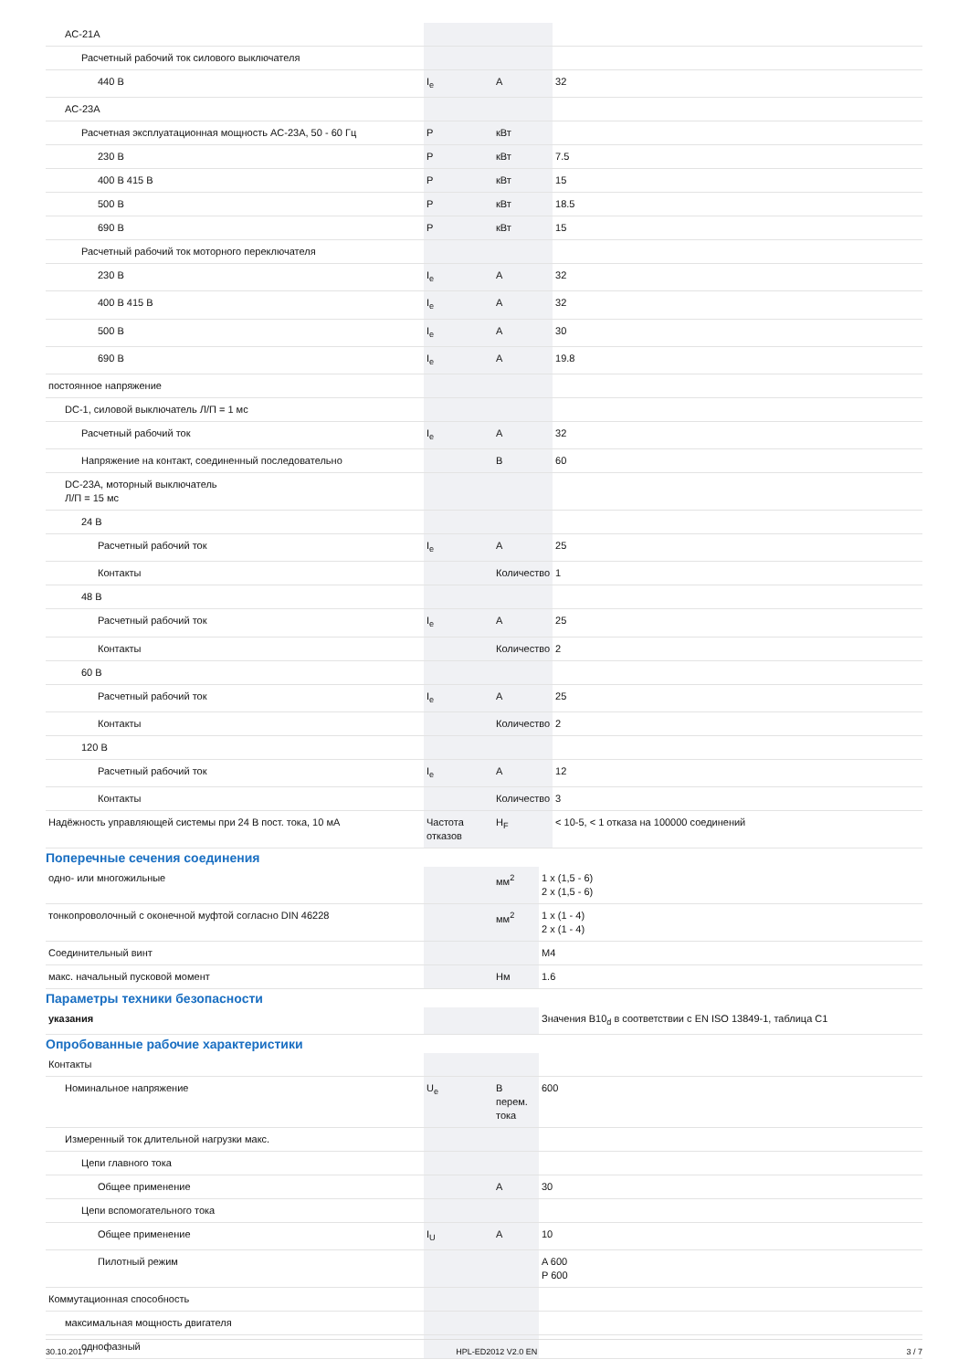| AC-21A | | | |
| Расчетный рабочий ток силового выключателя | | | |
| 440 В | I<sub>e</sub> | А | 32 |
| AC-23A | | | |
| Расчетная эксплуатационная мощность AC-23A, 50 - 60 Гц | P | кВт | |
| 230 В | P | кВт | 7.5 |
| 400 В 415 В | P | кВт | 15 |
| 500 В | P | кВт | 18.5 |
| 690 В | P | кВт | 15 |
| Расчетный рабочий ток моторного переключателя | | | |
| 230 В | I<sub>e</sub> | А | 32 |
| 400 В 415 В | I<sub>e</sub> | А | 32 |
| 500 В | I<sub>e</sub> | А | 30 |
| 690 В | I<sub>e</sub> | А | 19.8 |
| постоянное напряжение | | | |
| DC-1, силовой выключатель Л/П = 1 мс | | | |
| Расчетный рабочий ток | I<sub>e</sub> | А | 32 |
| Напряжение на контакт, соединенный последовательно | | В | 60 |
| DC-23A, моторный выключатель Л/П = 15 мс | | | |
| 24 В | | | |
| Расчетный рабочий ток | I<sub>e</sub> | А | 25 |
| Контакты | | Количество | 1 |
| 48 В | | | |
| Расчетный рабочий ток | I<sub>e</sub> | А | 25 |
| Контакты | | Количество | 2 |
| 60 В | | | |
| Расчетный рабочий ток | I<sub>e</sub> | А | 25 |
| Контакты | | Количество | 2 |
| 120 В | | | |
| Расчетный рабочий ток | I<sub>e</sub> | А | 12 |
| Контакты | | Количество | 3 |
| Надёжность управляющей системы при 24 В пост. тока, 10 мА | Частота отказов | H<sub>F</sub> | < 10-5, < 1 отказа на 100000 соединений |
Поперечные сечения соединения
| одно- или многожильные | | мм<sup>2</sup> | 1 x (1,5 - 6) 2 x (1,5 - 6) |
| тонкопроволочный с оконечной муфтой согласно DIN 46228 | | мм<sup>2</sup> | 1 x (1 - 4) 2 x (1 - 4) |
| Соединительный винт | | | M4 |
| макс. начальный пусковой момент | | Нм | 1.6 |
Параметры техники безопасности
| указания | | | Значения B10<sub>d</sub> в соответствии с EN ISO 13849-1, таблица C1 |
Опробованные рабочие характеристики
| Контакты | | | |
| Номинальное напряжение | U<sub>e</sub> | В перем. тока | 600 |
| Измеренный ток длительной нагрузки макс. | | | |
| Цепи главного тока | | | |
| Общее применение | | А | 30 |
| Цепи вспомогательного тока | | | |
| Общее применение | I<sub>U</sub> | А | 10 |
| Пилотный режим | | | A 600 P 600 |
| Коммутационная способность | | | |
| максимальная мощность двигателя | | | |
| однофазный | | | |
30.10.2017 HPL-ED2012 V2.0 EN 3 / 7